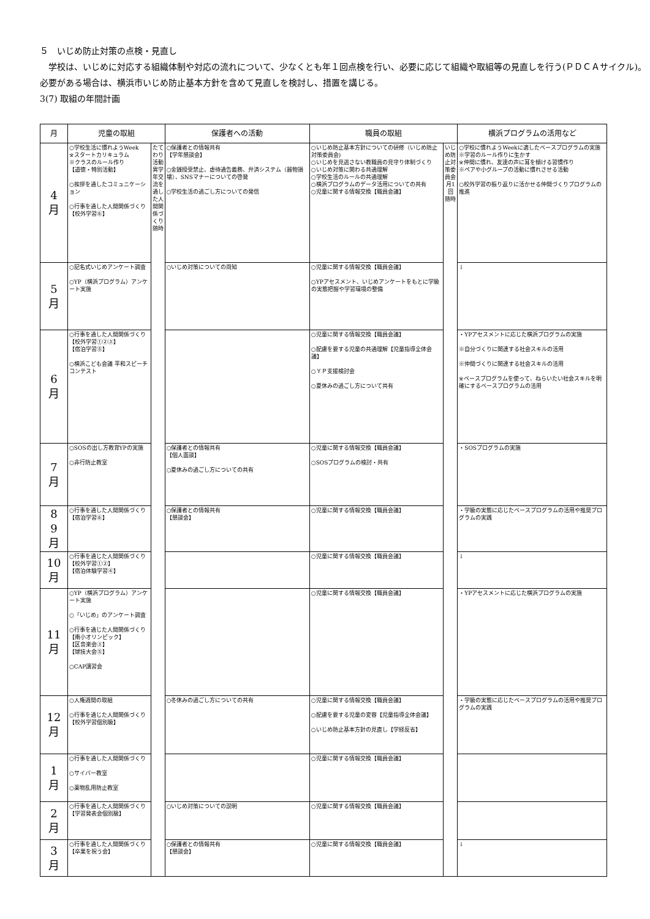５　いじめ防止対策の点検・見直し
　学校は、いじめに対応する組織体制や対応の流れについて、少なくとも年１回点検を行い、必要に応じて組織や取組等の見直しを行う(ＰＤＣＡサイクル)。必要がある場合は、横浜市いじめ防止基本方針を含めて見直しを検討し、措置を講じる。
3(7) 取組の年間計画
| 月 | 児童の取組 | | 保護者への活動 | 職員の取組 | | 横浜プログラムの活用など |
| --- | --- | --- | --- | --- | --- | --- |
| 4 月 | ○学校生活に慣れようWeek ※スタートカリキュラム ※クラスのルール作り 【道徳・特別活動】 ○挨拶を通したコミュニケーション ○行事を通した人間関係づくり【校外学習⑥】 | たてわり活動 異学年交流を通した人間関係づくり 随時 | ○保護者との情報共有 【学年懇談会】 ○金銭授受禁止、虐待通告義務、弁済システム（器物損壊）、SNSマナーについての啓発 ○学校生活の過ごし方についての発信 | ○いじめ防止基本方針についての研修（いじめ防止対策委員会) ○いじめを見逃さない教職員の見守り体制づくり ○いじめ対策に関わる共通理解 ○学校生活のルールの共通理解 ○横浜プログラムのデータ活用についての共有 ○児童に関する情報交換【職員会議】 | いじめ防止対策委員会 月1回 随時 | ○学校に慣れようWeekに適したベースプログラムの実施 ※学習のルール作りに生かす ※仲間に慣れ、友達の声に耳を傾ける習慣作り ※ペアや小グループの活動に慣れさせる活動 ○校外学習の振り返りに活かせる仲間づくりプログラムの推進 |
| 5 月 | ○記名式いじめアンケート調査 ○YP（横浜プログラム）アンケート実施 | | ○いじめ対策についての周知 | ○児童に関する情報交換【職員会議】 ○YPアセスメント、いじめアンケートをもとに学級の実態把握や学習環境の整備 | | ↓ |
| 6 月 | ○行事を通した人間関係づくり 【校外学習①②③】 【宿泊学習⑤】 ○横浜こども会議 平和スピーチコンテスト | | | ○児童に関する情報交換【職員会議】 ○配慮を要する児童の共通理解【児童指導全体会議】 ○ＹＰ支援検討会 ○夏休みの過ごし方について共有 | | ・YPアセスメントに応じた横浜プログラムの実施 ※自分づくりに関連する社会スキルの活用 ※仲間づくりに関連する社会スキルの活用 ※ベースプログラムを使って、ねらいたい社会スキルを明確にするベースプログラムの活用 |
| 7 月 | ○SOSの出し方教育YPの実施 ○非行防止教室 | | ○保護者との情報共有 【個人面談】 ○夏休みの過ごし方についての共有 | ○児童に関する情報交換【職員会議】 ○SOSプログラムの検討・共有 | | ・SOSプログラムの実施 |
| 8 9 月 | ○行事を通した人間関係づくり【宿泊学習⑥】 | | ○保護者との情報共有 【懇談会】 | ○児童に関する情報交換【職員会議】 | | ・学級の実態に応じたベースプログラムの活用や推奨プログラムの実践 |
| 10 月 | ○行事を通じた人間関係づくり 【校外学習①②】 【宿泊体験学習④】 | | | ○児童に関する情報交換【職員会議】 | | ↓ |
| 11 月 | ○YP（横浜プログラム）アンケート実施 ○「いじめ」のアンケート調査 ○行事を通じた人間関係づくり 【南小オリンピック】 【区音楽会③】 【球技大会⑤】 ○CAP講習会 | | | ○児童に関する情報交換【職員会議】 | | ・YPアセスメントに応じた横浜プログラムの実施 |
| 12 月 | ○人権週間の取組 ○行事を通じた人間関係づくり 【校外学習個別級】 | | ○冬休みの過ごし方についての共有 | ○児童に関する情報交換【職員会議】 ○配慮を要する児童の変容【児童指導全体会議】 ○いじめ防止基本方針の見直し【学経反省】 | | ・学級の実態に応じたベースプログラムの活用や推奨プログラムの実践 |
| 1 月 | ○行事を通した人間関係づくり ○サイバー教室 ○薬物乱用防止教室 | | | ○児童に関する情報交換【職員会議】 | | |
| 2 月 | ○行事を通した人間関係づくり 【学習発表会個別級】 | | ○いじめ対策についての説明 | ○児童に関する情報交換【職員会議】 | | |
| 3 月 | ○行事を通した人間関係づくり 【卒業を祝う会】 | | ○保護者との情報共有 【懇談会】 | ○児童に関する情報交換【職員会議】 | | ↓ |